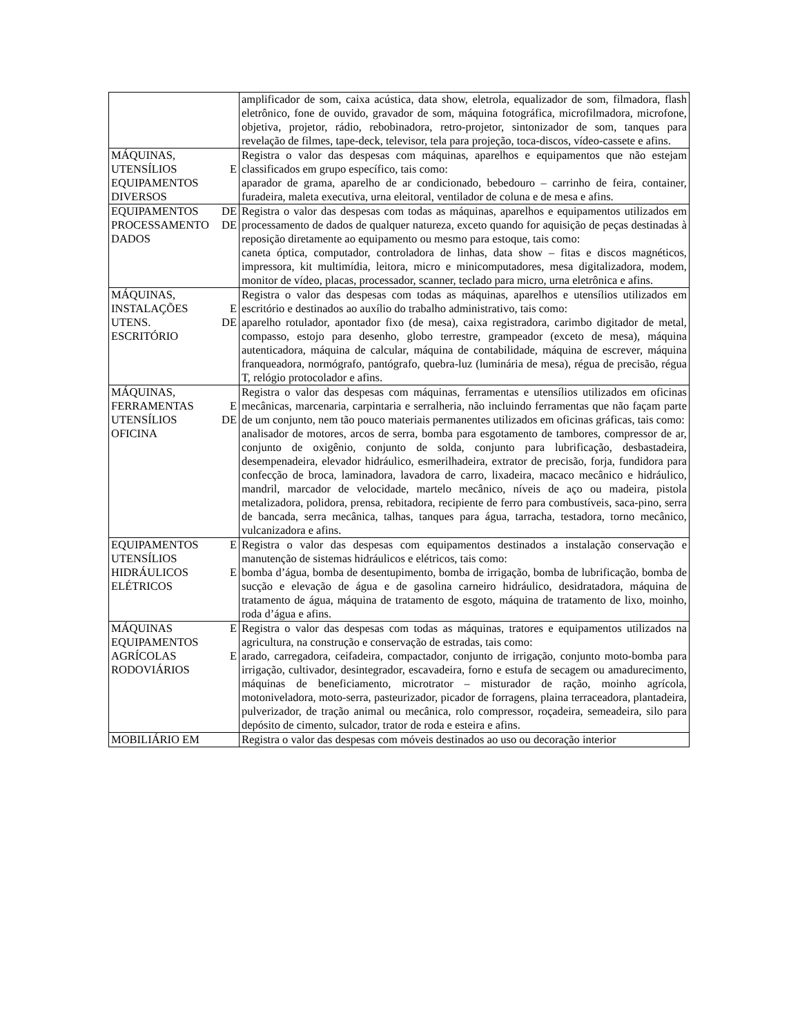| | amplificador de som, caixa acústica, data show, eletrola, equalizador de som, filmadora, flash eletrônico, fone de ouvido, gravador de som, máquina fotográfica, microfilmadora, microfone, objetiva, projetor, rádio, rebobinadora, retro-projetor, sintonizador de som, tanques para revelação de filmes, tape-deck, televisor, tela para projeção, toca-discos, vídeo-cassete e afins. |
| MÁQUINAS, UTENSÍLIOS E EQUIPAMENTOS DIVERSOS | Registra o valor das despesas com máquinas, aparelhos e equipamentos que não estejam classificados em grupo específico, tais como: aparador de grama, aparelho de ar condicionado, bebedouro – carrinho de feira, container, furadeira, maleta executiva, urna eleitoral, ventilador de coluna e de mesa e afins. |
| EQUIPAMENTOS DE PROCESSAMENTO DE DADOS | Registra o valor das despesas com todas as máquinas, aparelhos e equipamentos utilizados em processamento de dados de qualquer natureza, exceto quando for aquisição de peças destinadas à reposição diretamente ao equipamento ou mesmo para estoque, tais como: caneta óptica, computador, controladora de linhas, data show – fitas e discos magnéticos, impressora, kit multimídia, leitora, micro e minicomputadores, mesa digitalizadora, modem, monitor de vídeo, placas, processador, scanner, teclado para micro, urna eletrônica e afins. |
| MÁQUINAS, INSTALAÇÕES E UTENS. DE ESCRITÓRIO | Registra o valor das despesas com todas as máquinas, aparelhos e utensílios utilizados em escritório e destinados ao auxílio do trabalho administrativo, tais como: aparelho rotulador, apontador fixo (de mesa), caixa registradora, carimbo digitador de metal, compasso, estojo para desenho, globo terrestre, grampeador (exceto de mesa), máquina autenticadora, máquina de calcular, máquina de contabilidade, máquina de escrever, máquina franqueadora, normógrafo, pantógrafo, quebra-luz (luminária de mesa), régua de precisão, régua T, relógio protocolador e afins. |
| MÁQUINAS, FERRAMENTAS E UTENSÍLIOS DE OFICINA | Registra o valor das despesas com máquinas, ferramentas e utensílios utilizados em oficinas mecânicas, marcenaria, carpintaria e serralheria, não incluindo ferramentas que não façam parte de um conjunto, nem tão pouco materiais permanentes utilizados em oficinas gráficas, tais como: analisador de motores, arcos de serra, bomba para esgotamento de tambores, compressor de ar, conjunto de oxigênio, conjunto de solda, conjunto para lubrificação, desbastadeira, desempenadeira, elevador hidráulico, esmerilhadeira, extrator de precisão, forja, fundidora para confecção de broca, laminadora, lavadora de carro, lixadeira, macaco mecânico e hidráulico, mandril, marcador de velocidade, martelo mecânico, níveis de aço ou madeira, pistola metalizadora, polidora, prensa, rebitadora, recipiente de ferro para combustíveis, saca-pino, serra de bancada, serra mecânica, talhas, tanques para água, tarracha, testadora, torno mecânico, vulcanizadora e afins. |
| EQUIPAMENTOS E UTENSÍLIOS HIDRÁULICOS E ELÉTRICOS | Registra o valor das despesas com equipamentos destinados a instalação conservação e manutenção de sistemas hidráulicos e elétricos, tais como: bomba d’água, bomba de desentupimento, bomba de irrigação, bomba de lubrificação, bomba de sucção e elevação de água e de gasolina carneiro hidráulico, desidratadora, máquina de tratamento de água, máquina de tratamento de esgoto, máquina de tratamento de lixo, moinho, roda d’água e afins. |
| MÁQUINAS E EQUIPAMENTOS AGRÍCOLAS E RODOVIÁRIOS | Registra o valor das despesas com todas as máquinas, tratores e equipamentos utilizados na agricultura, na construção e conservação de estradas, tais como: arado, carregadora, ceifadeira, compactador, conjunto de irrigação, conjunto moto-bomba para irrigação, cultivador, desintegrador, escavadeira, forno e estufa de secagem ou amadurecimento, máquinas de beneficiamento, microtrator – misturador de ração, moinho agrícola, motoniveladora, moto-serra, pasteurizador, picador de forragens, plaina terraceadora, plantadeira, pulverizador, de tração animal ou mecânica, rolo compressor, roçadeira, semeadeira, silo para depósito de cimento, sulcador, trator de roda e esteira e afins. |
| MOBILIÁRIO EM | Registra o valor das despesas com móveis destinados ao uso ou decoração interior |